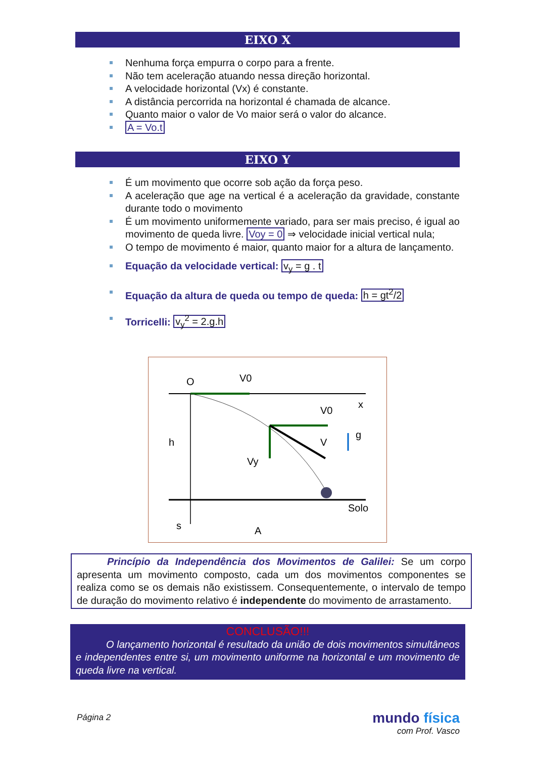EIXO X
Nenhuma força empurra o corpo para a frente.
Não tem aceleração atuando nessa direção horizontal.
A velocidade horizontal (Vx) é constante.
A distância percorrida na horizontal é chamada de alcance.
Quanto maior o valor de Vo maior será o valor do alcance.
A = Vo.t
EIXO Y
É um movimento que ocorre sob ação da força peso.
A aceleração que age na vertical é a aceleração da gravidade, constante durante todo o movimento
É um movimento uniformemente variado, para ser mais preciso, é igual ao movimento de queda livre. Voy = 0 ⇒ velocidade inicial vertical nula;
O tempo de movimento é maior, quanto maior for a altura de lançamento.
Equação da velocidade vertical: v<sub>y</sub> = g . t
Equação da altura de queda ou tempo de queda: h = gt<sup>2</sup>/2
Torricelli: v<sub>y</sub><sup>2</sup> = 2.g.h
O
V0
x
V0
V
g
Vy
h
Solo
s
A
Princípio da Independência dos Movimentos de Galilei: Se um corpo apresenta um movimento composto, cada um dos movimentos componentes se realiza como se os demais não existissem. Consequentemente, o intervalo de tempo de duração do movimento relativo é independente do movimento de arrastamento.
CONCLUSÃO!!!
O lançamento horizontal é resultado da união de dois movimentos simultâneos e independentes entre si, um movimento uniforme na horizontal e um movimento de queda livre na vertical.
Página 2
mundo física
com Prof. Vasco